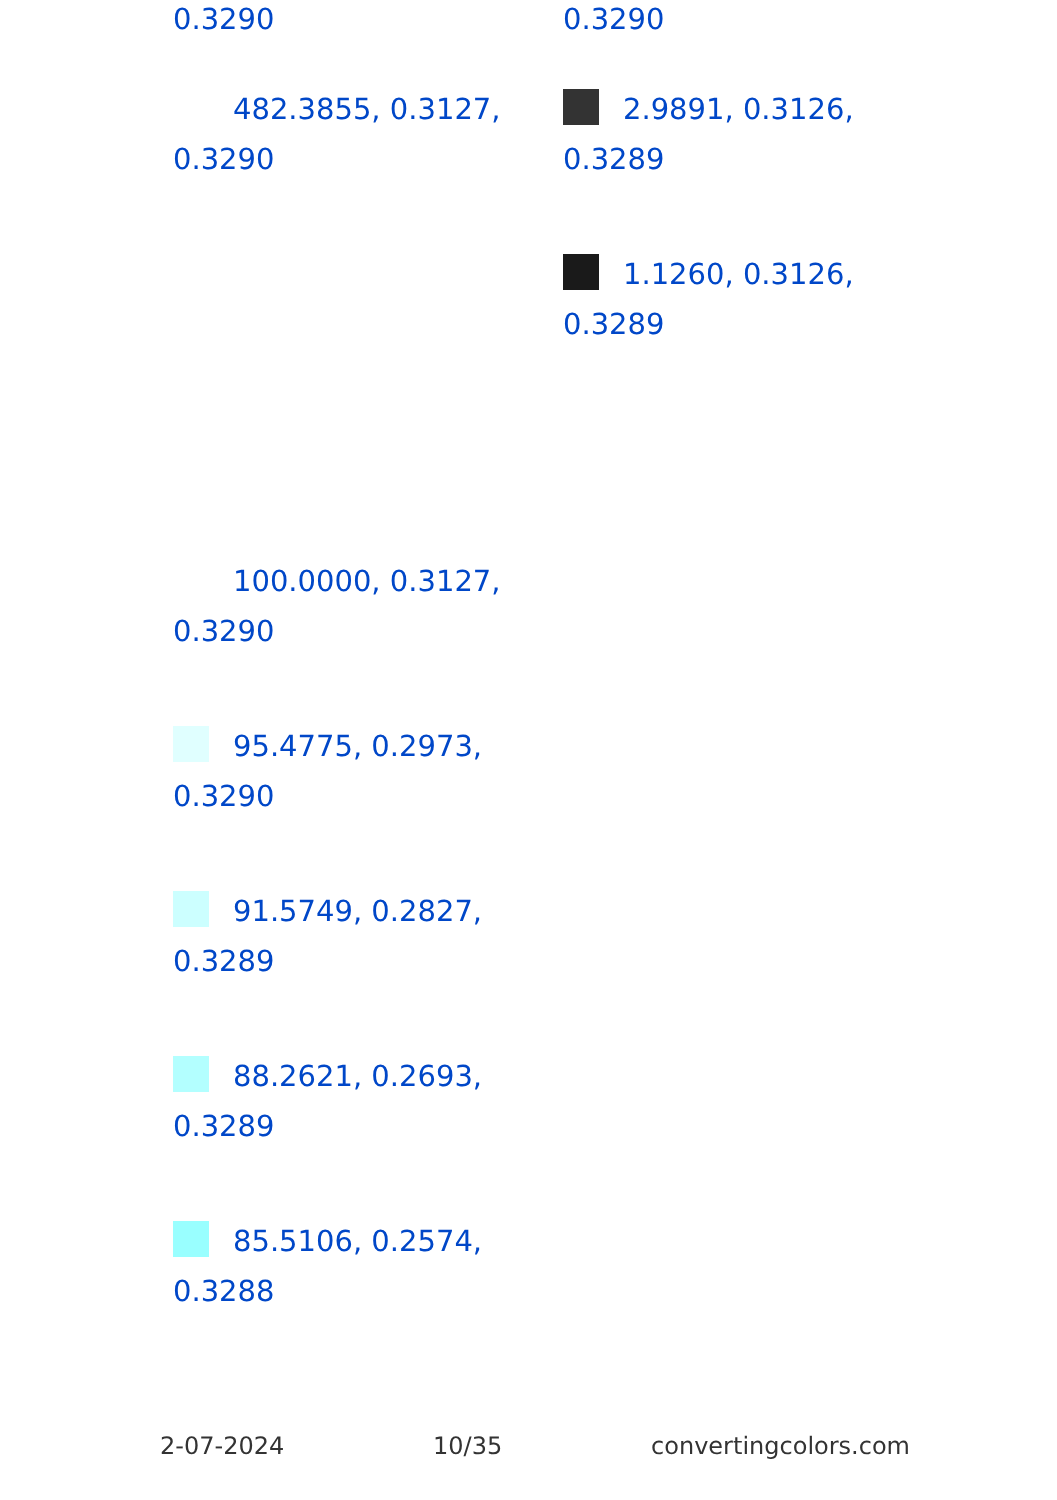0.3290
482.3855, 0.3127,
0.3290
100.0000, 0.3127,
0.3290
95.4775, 0.2973,
0.3290
91.5749, 0.2827,
0.3289
88.2621, 0.2693,
0.3289
85.5106, 0.2574,
0.3288
0.3290
2.9891, 0.3126,
0.3289
1.1260, 0.3126,
0.3289
2-07-2024 10/35 convertingcolors.com